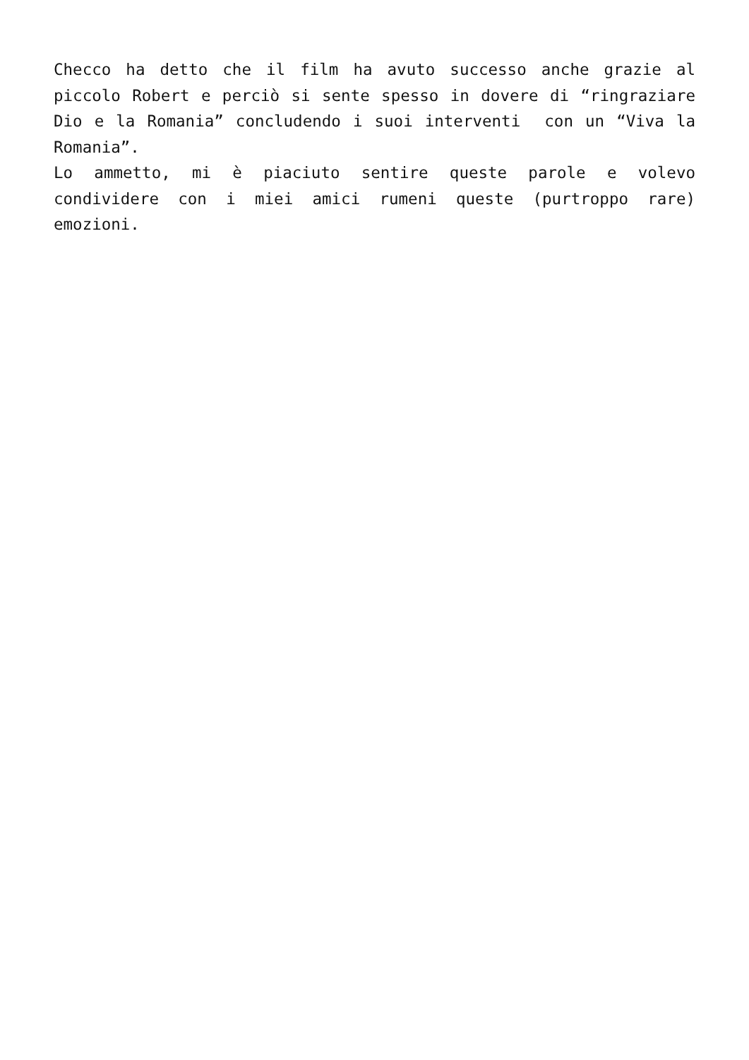Checco ha detto che il film ha avuto successo anche grazie al piccolo Robert e perciò si sente spesso in dovere di “ringraziare Dio e la Romania” concludendo i suoi interventi con un “Viva la Romania”.
Lo ammetto, mi è piaciuto sentire queste parole e volevo condividere con i miei amici rumeni queste (purtroppo rare) emozioni.